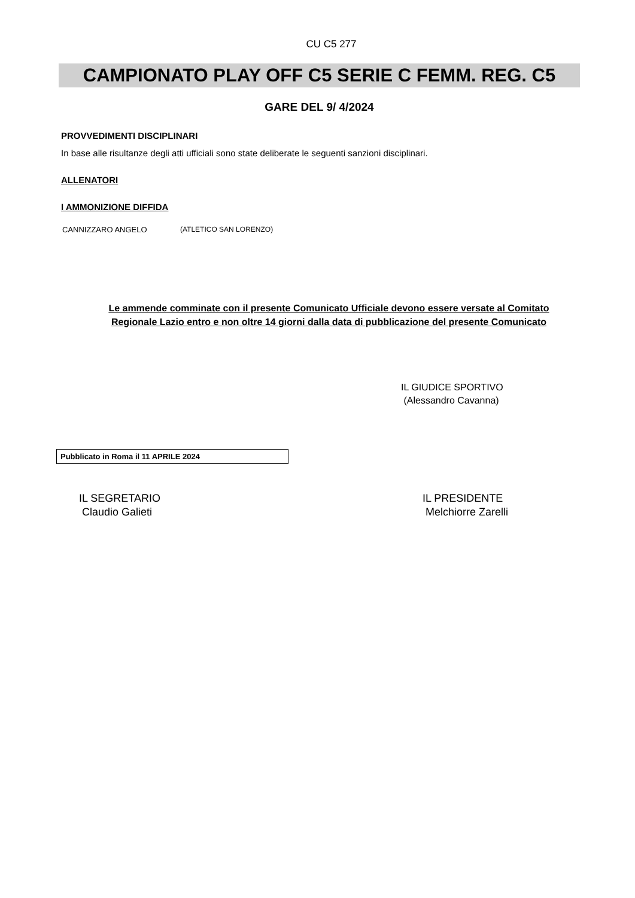CU C5 277
CAMPIONATO PLAY OFF C5 SERIE C FEMM. REG. C5
GARE DEL 9/ 4/2024
PROVVEDIMENTI DISCIPLINARI
In base alle risultanze degli atti ufficiali sono state deliberate le seguenti sanzioni disciplinari.
ALLENATORI
I AMMONIZIONE DIFFIDA
CANNIZZARO ANGELO (ATLETICO SAN LORENZO)
Le ammende comminate con il presente Comunicato Ufficiale devono essere versate al Comitato
Regionale Lazio entro e non oltre 14 giorni dalla data di pubblicazione del presente Comunicato
IL GIUDICE SPORTIVO
(Alessandro Cavanna)
Pubblicato in Roma il 11 APRILE 2024
IL SEGRETARIO
Claudio Galieti
IL PRESIDENTE
Melchiorre Zarelli